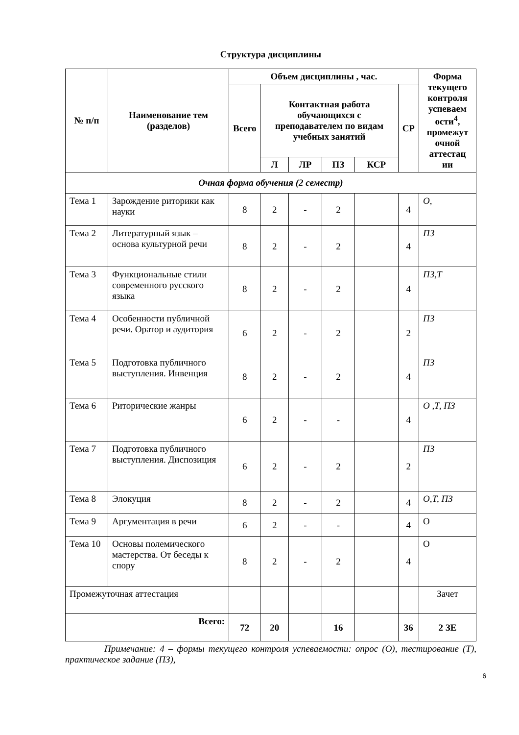Структура дисциплины
| № п/п | Наименование тем (разделов) | Объем дисциплины , час. | | | | | | Форма текущего контроля успеваем ости<sup>4</sup>, промежут очной аттестац ии |
| --- | --- | --- | --- | --- | --- | --- | --- | --- |
| | | Всего | Контактная работа обучающихся с преподавателем по видам учебных занятий | | | | СР | |
| | | | Л | ЛР | ПЗ | КСР | | |
| Очная форма обучения (2 семестр) | | | | | | | | |
| Тема 1 | Зарождение риторики как науки | 8 | 2 | - | 2 | | 4 | О, |
| Тема 2 | Литературный язык – основа культурной речи | 8 | 2 | - | 2 | | 4 | ПЗ |
| Тема 3 | Функциональные стили современного русского языка | 8 | 2 | - | 2 | | 4 | ПЗ,Т |
| Тема 4 | Особенности публичной речи. Оратор и аудитория | 6 | 2 | - | 2 | | 2 | ПЗ |
| Тема 5 | Подготовка публичного выступления. Инвенция | 8 | 2 | - | 2 | | 4 | ПЗ |
| Тема 6 | Риторические жанры | 6 | 2 | - | - | | 4 | О ,Т, ПЗ |
| Тема 7 | Подготовка публичного выступления. Диспозиция | 6 | 2 | - | 2 | | 2 | ПЗ |
| Тема 8 | Элокуция | 8 | 2 | - | 2 | | 4 | О,Т, ПЗ |
| Тема 9 | Аргументация в речи | 6 | 2 | - | - | | 4 | О |
| Тема 10 | Основы полемического мастерства. От беседы к спору | 8 | 2 | - | 2 | | 4 | О |
| Промежуточная аттестация | | | | | | | | Зачет |
| Всего: | | 72 | 20 | | 16 | | 36 | 2 ЗЕ |
Примечание: 4 – формы текущего контроля успеваемости: опрос (О), тестирование (Т), практическое задание (ПЗ),
6